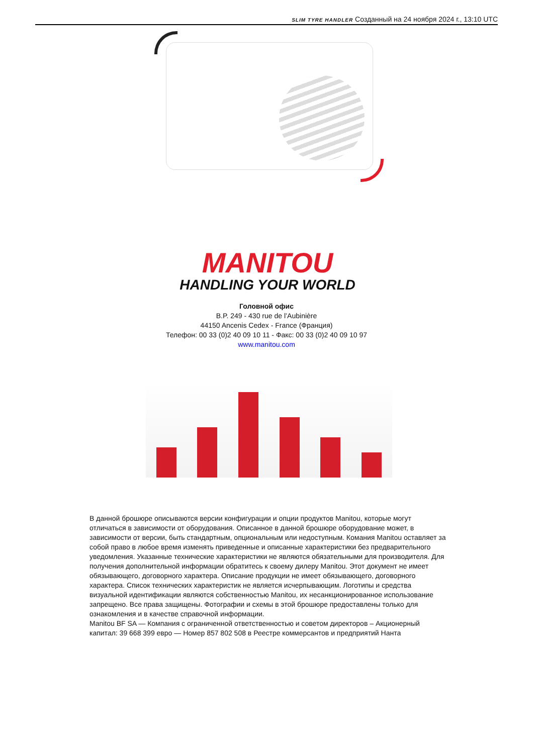SLIM TYRE HANDLER Созданный на 24 ноября 2024 г., 13:10 UTC
MANITOU
HANDLING YOUR WORLD
Головной офис
B.P. 249 - 430 rue de l’Aubinière
44150 Ancenis Cedex - France (Франция)
Телефон: 00 33 (0)2 40 09 10 11 - Факс: 00 33 (0)2 40 09 10 97
www.manitou.com
В данной брошюре описываются версии конфигурации и опции продуктов Manitou, которые могут отличаться в зависимости от оборудования. Описанное в данной брошюре оборудование может, в зависимости от версии, быть стандартным, опциональным или недоступным. Комания Manitou оставляет за собой право в любое время изменять приведенные и описанные характеристики без предварительного уведомления. Указанные технические характеристики не являются обязательными для производителя. Для получения дополнительной информации обратитесь к своему дилеру Manitou. Этот документ не имеет обязывающего, договорного характера. Описание продукции не имеет обязывающего, договорного характера. Список технических характеристик не является исчерпывающим. Логотипы и средства визуальной идентификации являются собственностью Manitou, их несанкционированное использование запрещено. Все права защищены. Фотографии и схемы в этой брошюре предоставлены только для ознакомления и в качестве справочной информации.
Manitou BF SA — Компания с ограниченной ответственностью и советом директоров – Акционерный капитал: 39 668 399 евро — Номер 857 802 508 в Реестре коммерсантов и предприятий Нанта